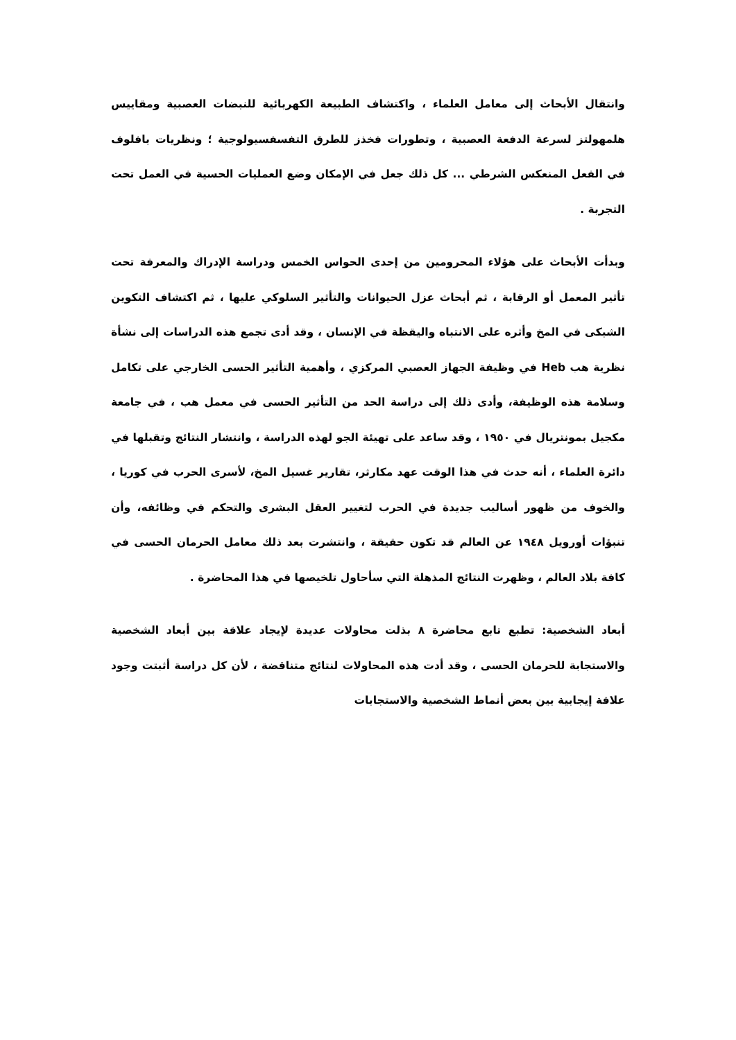وانتقال الأبحاث إلى معامل العلماء ، واكتشاف الطبيعة الكهربائية للنبضات العصبية ومقاييس هلمهولتز لسرعة الدفعة العصبية ، وتطورات فخذز للطرق التفسفسيولوجية ؛ ونظريات بافلوف في الفعل المنعكس الشرطي ... كل ذلك جعل في الإمكان وضع العمليات الحسية في العمل تحت التجربة .
وبدأت الأبحاث على هؤلاء المحرومين من إحدى الحواس الخمس ودراسة الإدراك والمعرفة تحت تأثير المعمل أو الرقابة ، ثم أبحاث عزل الحيوانات والتأثير السلوكي عليها ، ثم اكتشاف التكوين الشبكى في المخ وأثره على الانتباه واليقظة في الإنسان ، وقد أدى تجمع هذه الدراسات إلى نشأة نظرية هب Heb في وظيفة الجهاز العصبي المركزي ، وأهمية التأثير الحسى الخارجي على تكامل وسلامة هذه الوظيفة، وأدى ذلك إلى دراسة الحد من التأثير الحسى في معمل هب ، في جامعة مكجيل بمونتريال في ١٩٥٠ ، وقد ساعد على تهيئة الجو لهذه الدراسة ، وانتشار النتائج وتقبلها في دائرة العلماء ، أنه حدث في هذا الوقت عهد مكارثر، تقارير غسيل المخ، لأسرى الحرب في كوريا ، والخوف من ظهور أساليب جديدة في الحرب لتغيير العقل البشرى والتحكم في وظائفه، وأن تنبؤات أورويل ١٩٤٨ عن العالم قد تكون حقيقة ، وانتشرت بعد ذلك معامل الحرمان الحسى في كافة بلاد العالم ، وظهرت النتائج المذهلة التي سأحاول تلخيصها في هذا المحاضرة .
أبعاد الشخصية: تطبع تابع محاضرة ٨ بذلت محاولات عديدة لإيجاد علاقة بين أبعاد الشخصية والاستجابة للحرمان الحسى ، وقد أدت هذه المحاولات لنتائج متناقضة ، لأن كل دراسة أثبتت وجود علاقة إيجابية بين بعض أنماط الشخصية والاستجابات